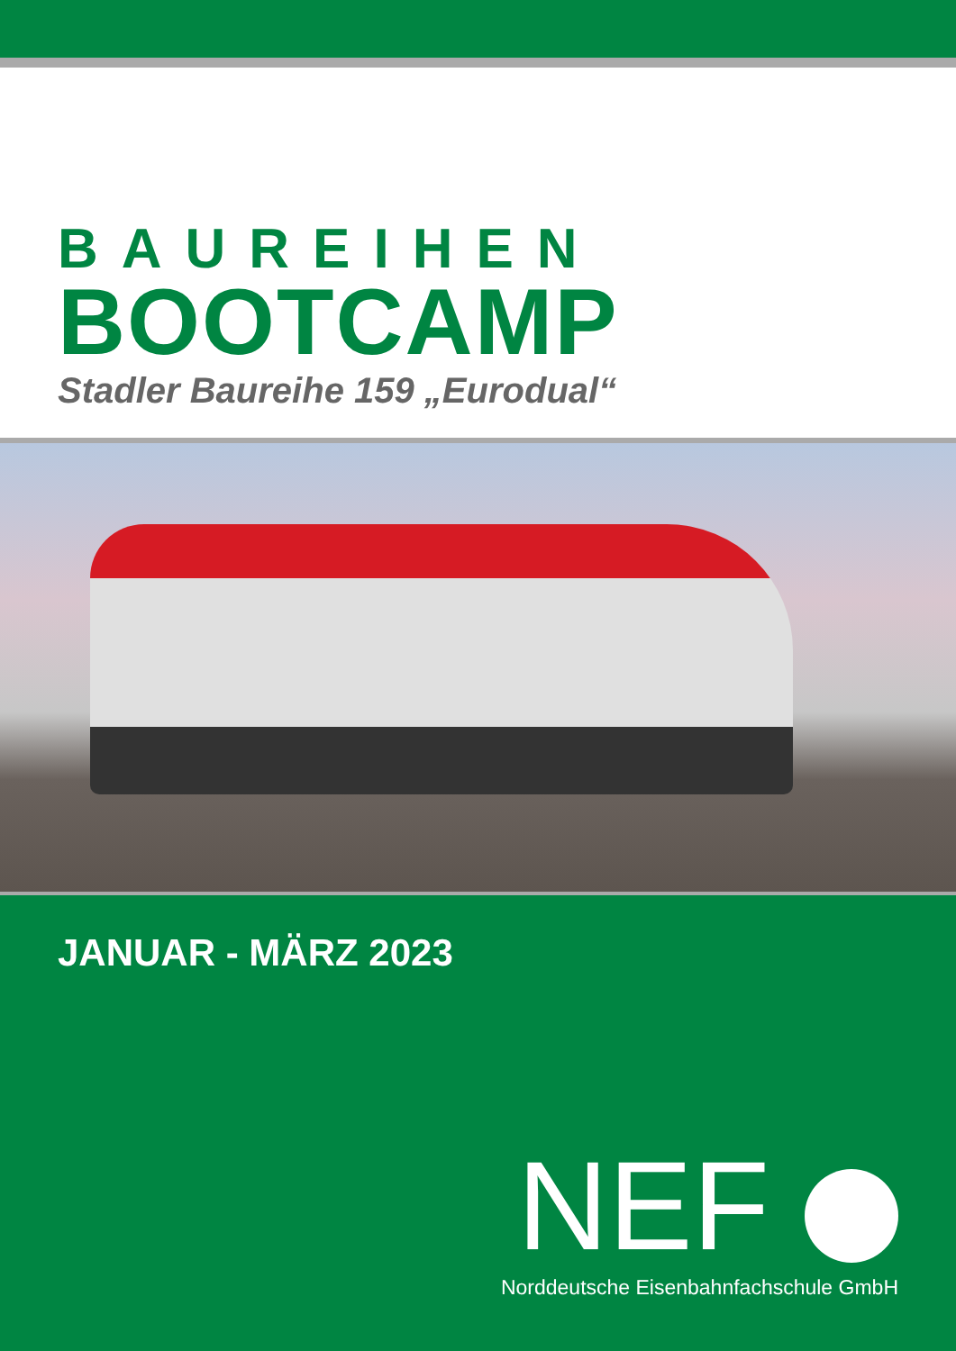BAUREIHEN
BOOTCAMP
Stadler Baureihe 159 „Eurodual“
JANUAR - MÄRZ 2023
NEF
Norddeutsche Eisenbahnfachschule GmbH